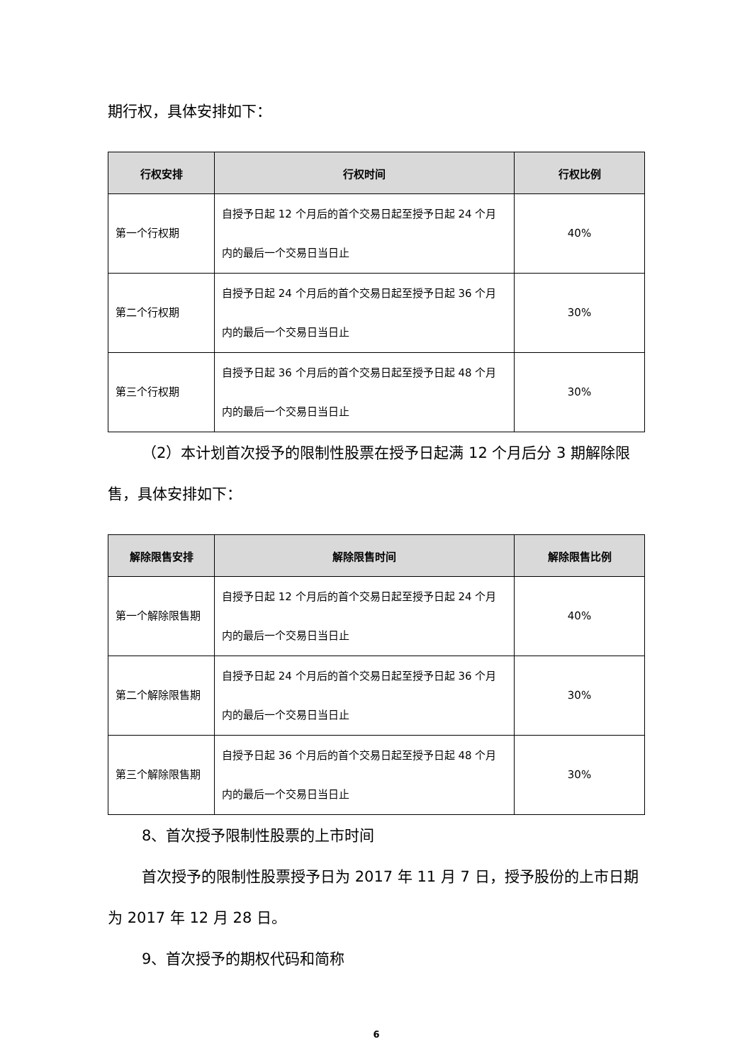期行权，具体安排如下：
| 行权安排 | 行权时间 | 行权比例 |
| --- | --- | --- |
| 第一个行权期 | 自授予日起 12 个月后的首个交易日起至授予日起 24 个月内的最后一个交易日当日止 | 40% |
| 第二个行权期 | 自授予日起 24 个月后的首个交易日起至授予日起 36 个月内的最后一个交易日当日止 | 30% |
| 第三个行权期 | 自授予日起 36 个月后的首个交易日起至授予日起 48 个月内的最后一个交易日当日止 | 30% |
（2）本计划首次授予的限制性股票在授予日起满 12 个月后分 3 期解除限售，具体安排如下：
| 解除限售安排 | 解除限售时间 | 解除限售比例 |
| --- | --- | --- |
| 第一个解除限售期 | 自授予日起 12 个月后的首个交易日起至授予日起 24 个月内的最后一个交易日当日止 | 40% |
| 第二个解除限售期 | 自授予日起 24 个月后的首个交易日起至授予日起 36 个月内的最后一个交易日当日止 | 30% |
| 第三个解除限售期 | 自授予日起 36 个月后的首个交易日起至授予日起 48 个月内的最后一个交易日当日止 | 30% |
8、首次授予限制性股票的上市时间
首次授予的限制性股票授予日为 2017 年 11 月 7 日，授予股份的上市日期为 2017 年 12 月 28 日。
9、首次授予的期权代码和简称
6